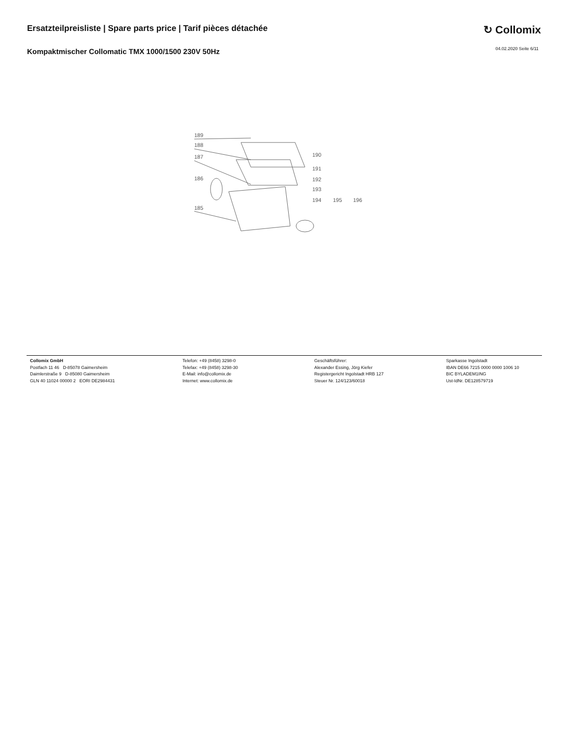Ersatzteilpreisliste | Spare parts price | Tarif pièces détachée
↻ Collomix
Kompaktmischer Collomatic TMX 1000/1500 230V 50Hz
04.02.2020 Seite 6/11
189
188
187
186
185
190
191
192
193
194
195
196
Collomix GmbH
Postfach 11 46 D-85078 Gaimersheim
Daimlerstraße 9 D-85080 Gaimersheim
GLN 40 11024 00000 2 EORI DE2984431
Telefon: +49 (8458) 3298-0
Telefax: +49 (8458) 3298-30
E-Mail: info@collomix.de
Internet: www.collomix.de
Geschäftsführer:
Alexander Essing, Jörg Kiefer
Registergericht Ingolstadt HRB 127
Steuer Nr. 124/123/60018
Sparkasse Ingolstadt
IBAN DE66 7215 0000 0000 1006 10
BIC BYLADEM1ING
Ust-IdNr. DE128579719